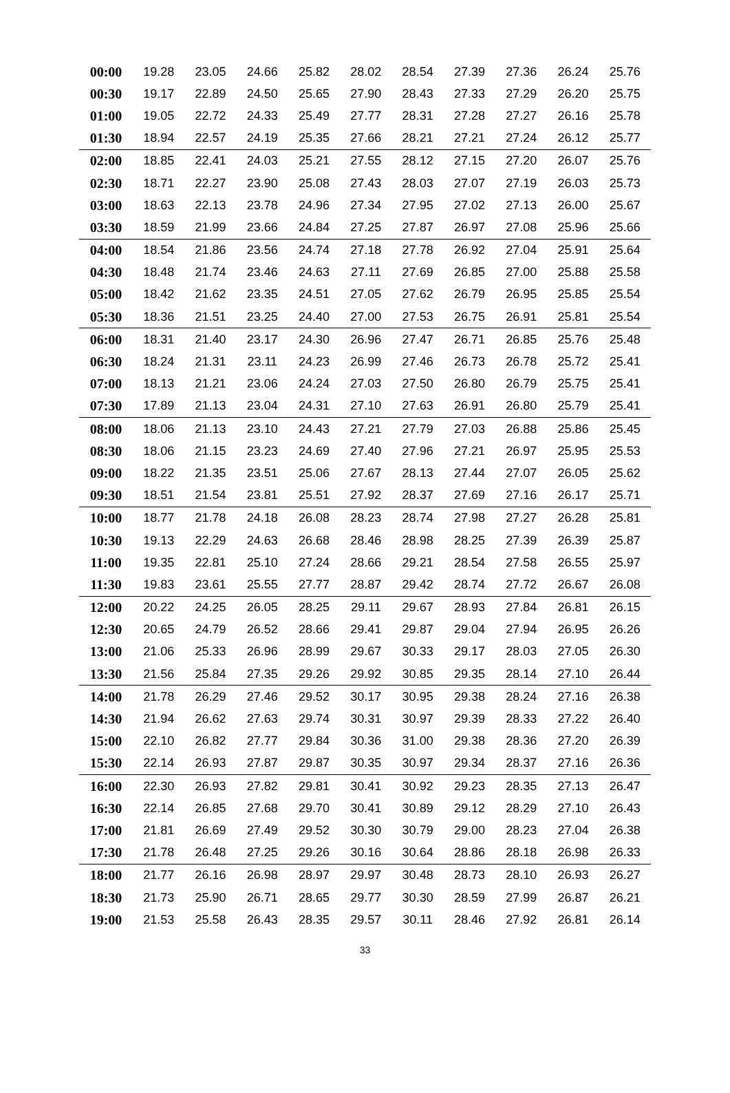| 00:00 | 19.28 | 23.05 | 24.66 | 25.82 | 28.02 | 28.54 | 27.39 | 27.36 | 26.24 | 25.76 |
| 00:30 | 19.17 | 22.89 | 24.50 | 25.65 | 27.90 | 28.43 | 27.33 | 27.29 | 26.20 | 25.75 |
| 01:00 | 19.05 | 22.72 | 24.33 | 25.49 | 27.77 | 28.31 | 27.28 | 27.27 | 26.16 | 25.78 |
| 01:30 | 18.94 | 22.57 | 24.19 | 25.35 | 27.66 | 28.21 | 27.21 | 27.24 | 26.12 | 25.77 |
| 02:00 | 18.85 | 22.41 | 24.03 | 25.21 | 27.55 | 28.12 | 27.15 | 27.20 | 26.07 | 25.76 |
| 02:30 | 18.71 | 22.27 | 23.90 | 25.08 | 27.43 | 28.03 | 27.07 | 27.19 | 26.03 | 25.73 |
| 03:00 | 18.63 | 22.13 | 23.78 | 24.96 | 27.34 | 27.95 | 27.02 | 27.13 | 26.00 | 25.67 |
| 03:30 | 18.59 | 21.99 | 23.66 | 24.84 | 27.25 | 27.87 | 26.97 | 27.08 | 25.96 | 25.66 |
| 04:00 | 18.54 | 21.86 | 23.56 | 24.74 | 27.18 | 27.78 | 26.92 | 27.04 | 25.91 | 25.64 |
| 04:30 | 18.48 | 21.74 | 23.46 | 24.63 | 27.11 | 27.69 | 26.85 | 27.00 | 25.88 | 25.58 |
| 05:00 | 18.42 | 21.62 | 23.35 | 24.51 | 27.05 | 27.62 | 26.79 | 26.95 | 25.85 | 25.54 |
| 05:30 | 18.36 | 21.51 | 23.25 | 24.40 | 27.00 | 27.53 | 26.75 | 26.91 | 25.81 | 25.54 |
| 06:00 | 18.31 | 21.40 | 23.17 | 24.30 | 26.96 | 27.47 | 26.71 | 26.85 | 25.76 | 25.48 |
| 06:30 | 18.24 | 21.31 | 23.11 | 24.23 | 26.99 | 27.46 | 26.73 | 26.78 | 25.72 | 25.41 |
| 07:00 | 18.13 | 21.21 | 23.06 | 24.24 | 27.03 | 27.50 | 26.80 | 26.79 | 25.75 | 25.41 |
| 07:30 | 17.89 | 21.13 | 23.04 | 24.31 | 27.10 | 27.63 | 26.91 | 26.80 | 25.79 | 25.41 |
| 08:00 | 18.06 | 21.13 | 23.10 | 24.43 | 27.21 | 27.79 | 27.03 | 26.88 | 25.86 | 25.45 |
| 08:30 | 18.06 | 21.15 | 23.23 | 24.69 | 27.40 | 27.96 | 27.21 | 26.97 | 25.95 | 25.53 |
| 09:00 | 18.22 | 21.35 | 23.51 | 25.06 | 27.67 | 28.13 | 27.44 | 27.07 | 26.05 | 25.62 |
| 09:30 | 18.51 | 21.54 | 23.81 | 25.51 | 27.92 | 28.37 | 27.69 | 27.16 | 26.17 | 25.71 |
| 10:00 | 18.77 | 21.78 | 24.18 | 26.08 | 28.23 | 28.74 | 27.98 | 27.27 | 26.28 | 25.81 |
| 10:30 | 19.13 | 22.29 | 24.63 | 26.68 | 28.46 | 28.98 | 28.25 | 27.39 | 26.39 | 25.87 |
| 11:00 | 19.35 | 22.81 | 25.10 | 27.24 | 28.66 | 29.21 | 28.54 | 27.58 | 26.55 | 25.97 |
| 11:30 | 19.83 | 23.61 | 25.55 | 27.77 | 28.87 | 29.42 | 28.74 | 27.72 | 26.67 | 26.08 |
| 12:00 | 20.22 | 24.25 | 26.05 | 28.25 | 29.11 | 29.67 | 28.93 | 27.84 | 26.81 | 26.15 |
| 12:30 | 20.65 | 24.79 | 26.52 | 28.66 | 29.41 | 29.87 | 29.04 | 27.94 | 26.95 | 26.26 |
| 13:00 | 21.06 | 25.33 | 26.96 | 28.99 | 29.67 | 30.33 | 29.17 | 28.03 | 27.05 | 26.30 |
| 13:30 | 21.56 | 25.84 | 27.35 | 29.26 | 29.92 | 30.85 | 29.35 | 28.14 | 27.10 | 26.44 |
| 14:00 | 21.78 | 26.29 | 27.46 | 29.52 | 30.17 | 30.95 | 29.38 | 28.24 | 27.16 | 26.38 |
| 14:30 | 21.94 | 26.62 | 27.63 | 29.74 | 30.31 | 30.97 | 29.39 | 28.33 | 27.22 | 26.40 |
| 15:00 | 22.10 | 26.82 | 27.77 | 29.84 | 30.36 | 31.00 | 29.38 | 28.36 | 27.20 | 26.39 |
| 15:30 | 22.14 | 26.93 | 27.87 | 29.87 | 30.35 | 30.97 | 29.34 | 28.37 | 27.16 | 26.36 |
| 16:00 | 22.30 | 26.93 | 27.82 | 29.81 | 30.41 | 30.92 | 29.23 | 28.35 | 27.13 | 26.47 |
| 16:30 | 22.14 | 26.85 | 27.68 | 29.70 | 30.41 | 30.89 | 29.12 | 28.29 | 27.10 | 26.43 |
| 17:00 | 21.81 | 26.69 | 27.49 | 29.52 | 30.30 | 30.79 | 29.00 | 28.23 | 27.04 | 26.38 |
| 17:30 | 21.78 | 26.48 | 27.25 | 29.26 | 30.16 | 30.64 | 28.86 | 28.18 | 26.98 | 26.33 |
| 18:00 | 21.77 | 26.16 | 26.98 | 28.97 | 29.97 | 30.48 | 28.73 | 28.10 | 26.93 | 26.27 |
| 18:30 | 21.73 | 25.90 | 26.71 | 28.65 | 29.77 | 30.30 | 28.59 | 27.99 | 26.87 | 26.21 |
| 19:00 | 21.53 | 25.58 | 26.43 | 28.35 | 29.57 | 30.11 | 28.46 | 27.92 | 26.81 | 26.14 |
33